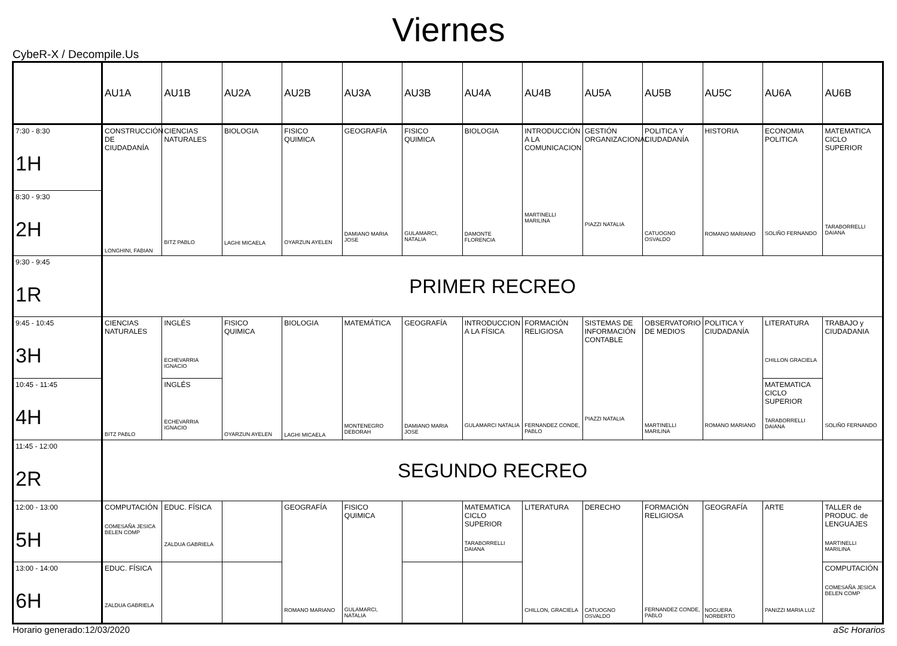Viernes
CybeR-X / Decompile.Us
| | AU1A | AU1B | AU2A | AU2B | AU3A | AU3B | AU4A | AU4B | AU5A | AU5B | AU5C | AU6A | AU6B |
| --- | --- | --- | --- | --- | --- | --- | --- | --- | --- | --- | --- | --- | --- |
| 7:30 - 8:30 1H | CONSTRUCCIÓN DE CIUDADANÍA LONGHINI, FABIAN | CIENCIAS NATURALES BITZ PABLO | BIOLOGIA LAGHI MICAELA | FISICO QUIMICA OYARZUN AYELEN | GEOGRAFÍA DAMIANO MARIA JOSE | FISICO QUIMICA GULAMARCI, NATALIA | BIOLOGIA DAMONTE FLORENCIA | INTRODUCCIÓN A LA COMUNICACION MARTINELLI MARILINA | GESTIÓN ORGANIZACIONAL PIAZZI NATALIA | POLITICA Y CIUDADANÍA CATUOGNO OSVALDO | HISTORIA ROMANO MARIANO | ECONOMIA POLITICA SOLIÑO FERNANDO | MATEMATICA CICLO SUPERIOR TARABORRELLI DAIANA |
| 8:30 - 9:30 2H | | | | | | | | | | | | | |
| 9:30 - 9:45 1R | PRIMER RECREO | | | | | | | | | | | | |
| 9:45 - 10:45 3H | CIENCIAS NATURALES BITZ PABLO | INGLÉS ECHEVARRIA IGNACIO | FISICO QUIMICA OYARZUN AYELEN | BIOLOGIA LAGHI MICAELA | MATEMÁTICA MONTENEGRO DEBORAH | GEOGRAFÍA DAMIANO MARIA JOSE | INTRODUCCION A LA FÍSICA GULAMARCI NATALIA | FORMACIÓN RELIGIOSA FERNANDEZ CONDE, PABLO | SISTEMAS DE INFORMACIÓN CONTABLE PIAZZI NATALIA | OBSERVATORIO DE MEDIOS MARTINELLI MARILINA | POLITICA Y CIUDADANÍA ROMANO MARIANO | LITERATURA CHILLON GRACIELA | TRABAJO y CIUDADANIA SOLIÑO FERNANDO |
| 10:45 - 11:45 4H | | INGLÉS ECHEVARRIA IGNACIO | | | | | | | | | | MATEMATICA CICLO SUPERIOR TARABORRELLI DAIANA | |
| 11:45 - 12:00 2R | SEGUNDO RECREO | | | | | | | | | | | | |
| 12:00 - 13:00 5H | COMPUTACIÓN COMESAÑA JESICA BELEN COMP | EDUC. FÍSICA ZALDUA GABRIELA | | GEOGRAFÍA ROMANO MARIANO | FISICO QUIMICA GULAMARCI, NATALIA | | MATEMATICA CICLO SUPERIOR TARABORRELLI DAIANA | LITERATURA CHILLON, GRACIELA | DERECHO CATUOGNO OSVALDO | FORMACIÓN RELIGIOSA FERNANDEZ CONDE, PABLO | GEOGRAFÍA NOGUERA NORBERTO | ARTE PANIZZI MARIA LUZ | TALLER de PRODUC. de LENGUAJES MARTINELLI MARILINA |
| 13:00 - 14:00 6H | EDUC. FÍSICA ZALDUA GABRIELA | | | | | | | | | | | | COMPUTACIÓN COMESAÑA JESICA BELEN COMP |
Horario generado:12/03/2020 aSc Horarios